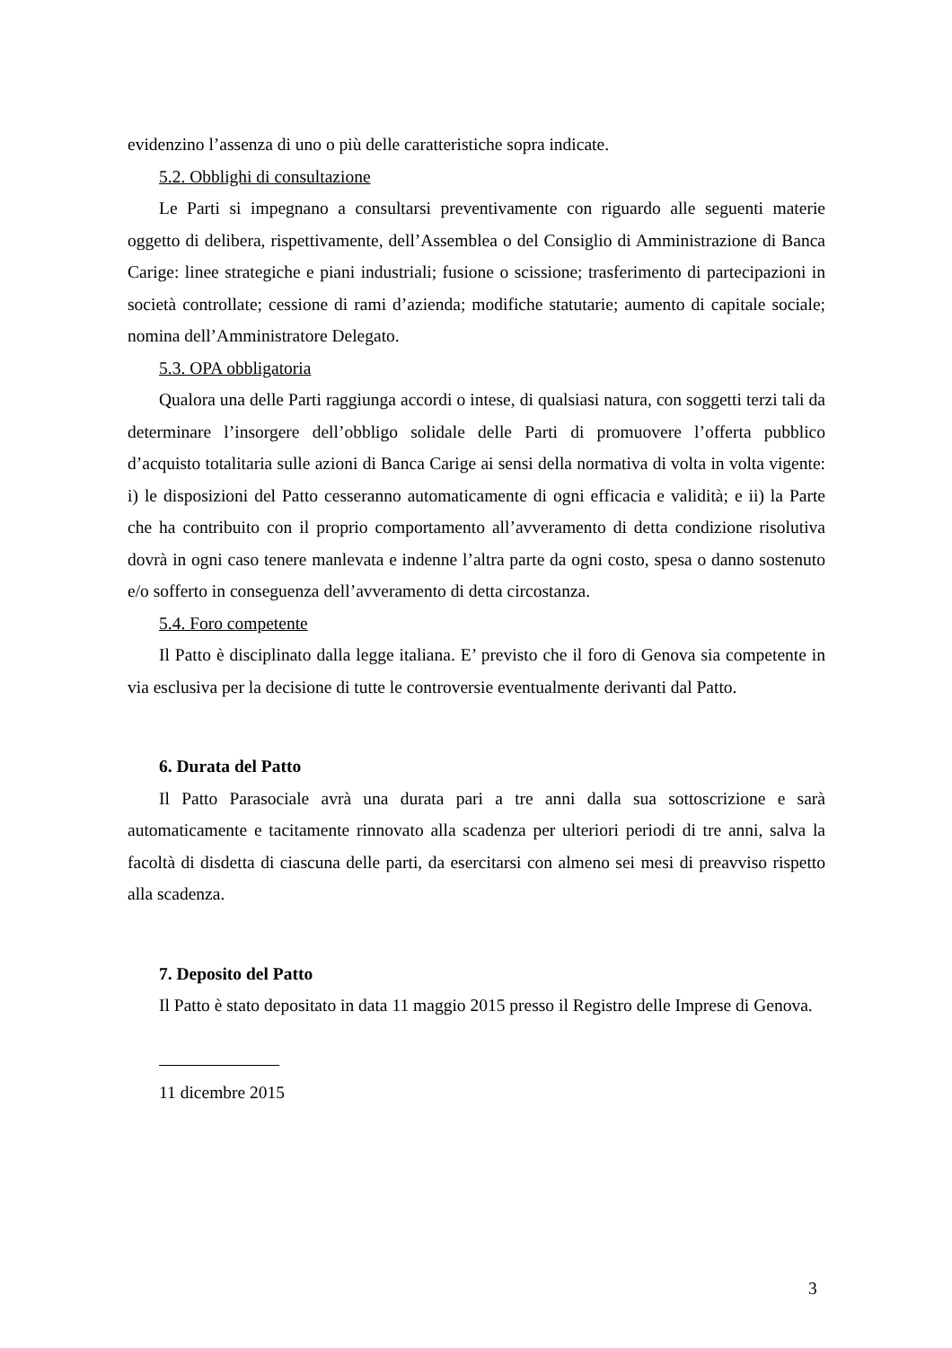evidenzino l’assenza di uno o più delle caratteristiche sopra indicate.
5.2. Obblighi di consultazione
Le Parti si impegnano a consultarsi preventivamente con riguardo alle seguenti materie oggetto di delibera, rispettivamente, dell’Assemblea o del Consiglio di Amministrazione di Banca Carige: linee strategiche e piani industriali; fusione o scissione; trasferimento di partecipazioni in società controllate; cessione di rami d’azienda; modifiche statutarie; aumento di capitale sociale; nomina dell’Amministratore Delegato.
5.3. OPA obbligatoria
Qualora una delle Parti raggiunga accordi o intese, di qualsiasi natura, con soggetti terzi tali da determinare l’insorgere dell’obbligo solidale delle Parti di promuovere l’offerta pubblico d’acquisto totalitaria sulle azioni di Banca Carige ai sensi della normativa di volta in volta vigente: i) le disposizioni del Patto cesseranno automaticamente di ogni efficacia e validità; e ii) la Parte che ha contribuito con il proprio comportamento all’avveramento di detta condizione risolutiva dovrà in ogni caso tenere manlevata e indenne l’altra parte da ogni costo, spesa o danno sostenuto e/o sofferto in conseguenza dell’avveramento di detta circostanza.
5.4. Foro competente
Il Patto è disciplinato dalla legge italiana. E’ previsto che il foro di Genova sia competente in via esclusiva per la decisione di tutte le controversie eventualmente derivanti dal Patto.
6. Durata del Patto
Il Patto Parasociale avrà una durata pari a tre anni dalla sua sottoscrizione e sarà automaticamente e tacitamente rinnovato alla scadenza per ulteriori periodi di tre anni, salva la facoltà di disdetta di ciascuna delle parti, da esercitarsi con almeno sei mesi di preavviso rispetto alla scadenza.
7. Deposito del Patto
Il Patto è stato depositato in data 11 maggio 2015 presso il Registro delle Imprese di Genova.
11 dicembre 2015
3